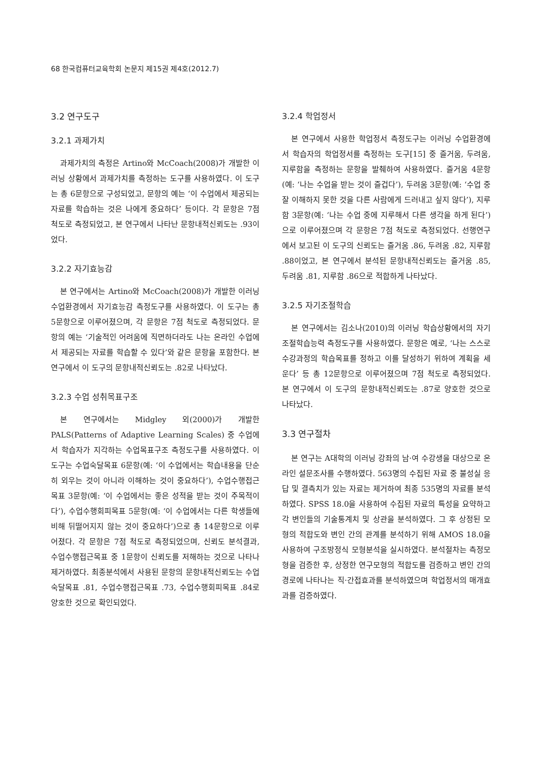68 한국컴퓨터교육학회 논문지 제15권 제4호(2012.7)
3.2 연구도구
3.2.1 과제가치
과제가치의 측정은 Artino와 McCoach(2008)가 개발한 이러닝 상황에서 과제가치를 측정하는 도구를 사용하였다. 이 도구는 총 6문항으로 구성되었고, 문항의 예는 ‘이 수업에서 제공되는 자료를 학습하는 것은 나에게 중요하다’ 등이다. 각 문항은 7점 척도로 측정되었고, 본 연구에서 나타난 문항내적신뢰도는 .93이었다.
3.2.2 자기효능감
본 연구에서는 Artino와 McCoach(2008)가 개발한 이러닝 수업환경에서 자기효능감 측정도구를 사용하였다. 이 도구는 총 5문항으로 이루어졌으며, 각 문항은 7점 척도로 측정되었다. 문항의 예는 ‘기술적인 어려움에 직면하더라도 나는 온라인 수업에서 제공되는 자료를 학습할 수 있다’와 같은 문항을 포함한다. 본 연구에서 이 도구의 문항내적신뢰도는 .82로 나타났다.
3.2.3 수업 성취목표구조
본 연구에서는 Midgley 외(2000)가 개발한 PALS(Patterns of Adaptive Learning Scales) 중 수업에서 학습자가 지각하는 수업목표구조 측정도구를 사용하였다. 이 도구는 수업숙달목표 6문항(예: ‘이 수업에서는 학습내용을 단순히 외우는 것이 아니라 이해하는 것이 중요하다’), 수업수행접근목표 3문항(예: ‘이 수업에서는 좋은 성적을 받는 것이 주목적이다’), 수업수행회피목표 5문항(예: ‘이 수업에서는 다른 학생들에 비해 뒤떨어지지 않는 것이 중요하다’)으로 총 14문항으로 이루어졌다. 각 문항은 7점 척도로 측정되었으며, 신뢰도 분석결과, 수업수행접근목표 중 1문항이 신뢰도를 저해하는 것으로 나타나 제거하였다. 최종분석에서 사용된 문항의 문항내적신뢰도는 수업숙달목표 .81, 수업수행접근목표 .73, 수업수행회피목표 .84로 양호한 것으로 확인되었다.
3.2.4 학업정서
본 연구에서 사용한 학업정서 측정도구는 이러닝 수업환경에서 학습자의 학업정서를 측정하는 도구[15] 중 즐거움, 두려움, 지루함을 측정하는 문항을 발췌하여 사용하였다. 즐거움 4문항(예: ‘나는 수업을 받는 것이 즐겁다’), 두려움 3문항(예: ‘수업 중 잘 이해하지 못한 것을 다른 사람에게 드러내고 싶지 않다’), 지루함 3문항(예: ‘나는 수업 중에 지루해서 다른 생각을 하게 된다’)으로 이루어졌으며 각 문항은 7점 척도로 측정되었다. 선행연구에서 보고된 이 도구의 신뢰도는 즐거움 .86, 두려움 .82, 지루함 .88이었고, 본 연구에서 분석된 문항내적신뢰도는 즐거움 .85, 두려움 .81, 지루함 .86으로 적합하게 나타났다.
3.2.5 자기조절학습
본 연구에서는 김소나(2010)의 이러닝 학습상황에서의 자기조절학습능력 측정도구를 사용하였다. 문항은 예로, ‘나는 스스로 수강과정의 학습목표를 정하고 이를 달성하기 위하여 계획을 세운다’ 등 총 12문항으로 이루어졌으며 7점 척도로 측정되었다. 본 연구에서 이 도구의 문항내적신뢰도는 .87로 양호한 것으로 나타났다.
3.3 연구절차
본 연구는 A대학의 이러닝 강좌의 남·여 수강생을 대상으로 온라인 설문조사를 수행하였다. 563명의 수집된 자료 중 불성실 응답 및 결측치가 있는 자료는 제거하여 최종 535명의 자료를 분석하였다. SPSS 18.0을 사용하여 수집된 자료의 특성을 요약하고 각 변인들의 기술통계치 및 상관을 분석하였다. 그 후 상정된 모형의 적합도와 변인 간의 관계를 분석하기 위해 AMOS 18.0을 사용하여 구조방정식 모형분석을 실시하였다. 분석절차는 측정모형을 검증한 후, 상정한 연구모형의 적합도를 검증하고 변인 간의 경로에 나타나는 직·간접효과를 분석하였으며 학업정서의 매개효과를 검증하였다.